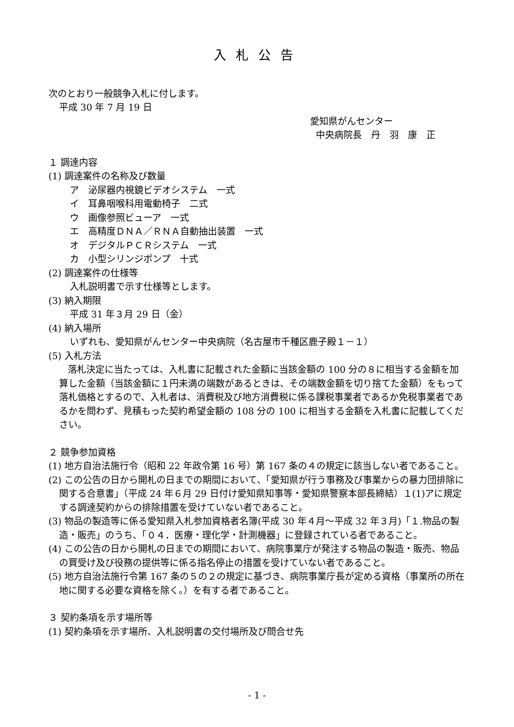入札公告
次のとおり一般競争入札に付します。
平成 30 年 7 月 19 日
愛知県がんセンター
中央病院長　丹　羽　康　正
１ 調達内容
(1) 調達案件の名称及び数量
ア　泌尿器内視鏡ビデオシステム　一式
イ　耳鼻咽喉科用電動椅子　二式
ウ　画像参照ビューア　一式
エ　高精度ＤＮＡ／ＲＮＡ自動抽出装置　一式
オ　デジタルＰＣＲシステム　一式
カ　小型シリンジポンプ　十式
(2) 調達案件の仕様等
入札説明書で示す仕様等とします。
(3) 納入期限
平成 31 年３月 29 日（金）
(4) 納入場所
いずれも、愛知県がんセンター中央病院（名古屋市千種区鹿子殿１－１）
(5) 入札方法
落札決定に当たっては、入札書に記載された金額に当該金額の 100 分の８に相当する金額を加算した金額（当該金額に１円未満の端数があるときは、その端数金額を切り捨てた金額）をもって落札価格とするので、入札者は、消費税及び地方消費税に係る課税事業者であるか免税事業者であるかを問わず、見積もった契約希望金額の 108 分の 100 に相当する金額を入札書に記載してください。
２ 競争参加資格
(1) 地方自治法施行令（昭和 22 年政令第 16 号）第 167 条の４の規定に該当しない者であること。
(2) この公告の日から開札の日までの期間において、「愛知県が行う事務及び事業からの暴力団排除に関する合意書」（平成 24 年６月 29 日付け愛知県知事等・愛知県警察本部長締結）１(1)アに規定する調達契約からの排除措置を受けていない者であること。
(3) 物品の製造等に係る愛知県入札参加資格者名簿(平成 30 年４月～平成 32 年３月)「１.物品の製造・販売」のうち、「０４．医療・理化学・計測機器」に登録されている者であること。
(4) この公告の日から開札の日までの期間において、病院事業庁が発注する物品の製造・販売、物品の買受け及び役務の提供等に係る指名停止の措置を受けていない者であること。
(5) 地方自治法施行令第 167 条の５の２の規定に基づき、病院事業庁長が定める資格（事業所の所在地に関する必要な資格を除く。）を有する者であること。
３ 契約条項を示す場所等
(1) 契約条項を示す場所、入札説明書の交付場所及び問合せ先
- 1 -